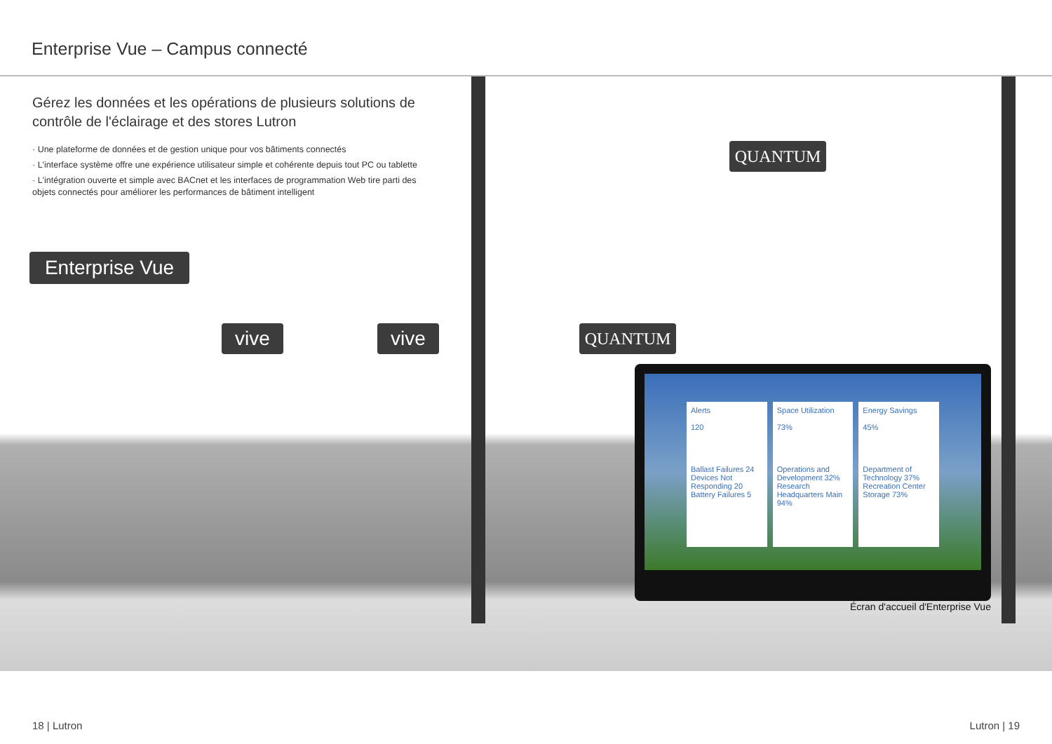Enterprise Vue – Campus connecté
Gérez les données et les opérations de plusieurs solutions de contrôle de l'éclairage et des stores Lutron
· Une plateforme de données et de gestion unique pour vos bâtiments connectés
· L'interface système offre une expérience utilisateur simple et cohérente depuis tout PC ou tablette
· L'intégration ouverte et simple avec BACnet et les interfaces de programmation Web tire parti des objets connectés pour améliorer les performances de bâtiment intelligent
Enterprise Vue
vive vive QUANTUM
QUANTUM
Alerts
120
Ballast Failures 24
Devices Not Responding 20
Battery Failures 5
Space Utilization
73%
Operations and Development 32%
Research Headquarters Main 94%
Energy Savings
45%
Department of Technology 37%
Recreation Center Storage 73%
Écran d'accueil d'Enterprise Vue
18 | Lutron Lutron | 19